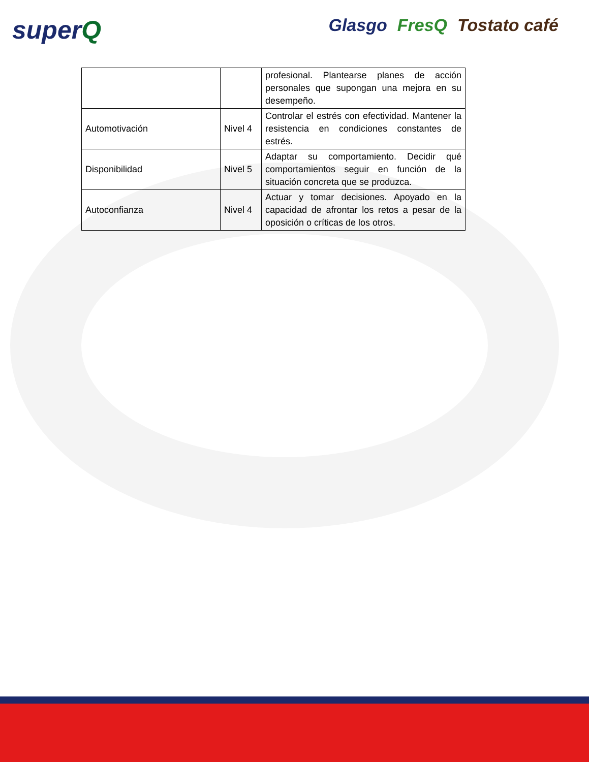superQ Glasgo FresQ Tostato café
| | | profesional. Plantearse planes de acción personales que supongan una mejora en su desempeño. |
| Automotivación | Nivel 4 | Controlar el estrés con efectividad. Mantener la resistencia en condiciones constantes de estrés. |
| Disponibilidad | Nivel 5 | Adaptar su comportamiento. Decidir qué comportamientos seguir en función de la situación concreta que se produzca. |
| Autoconfianza | Nivel 4 | Actuar y tomar decisiones. Apoyado en la capacidad de afrontar los retos a pesar de la oposición o críticas de los otros. |